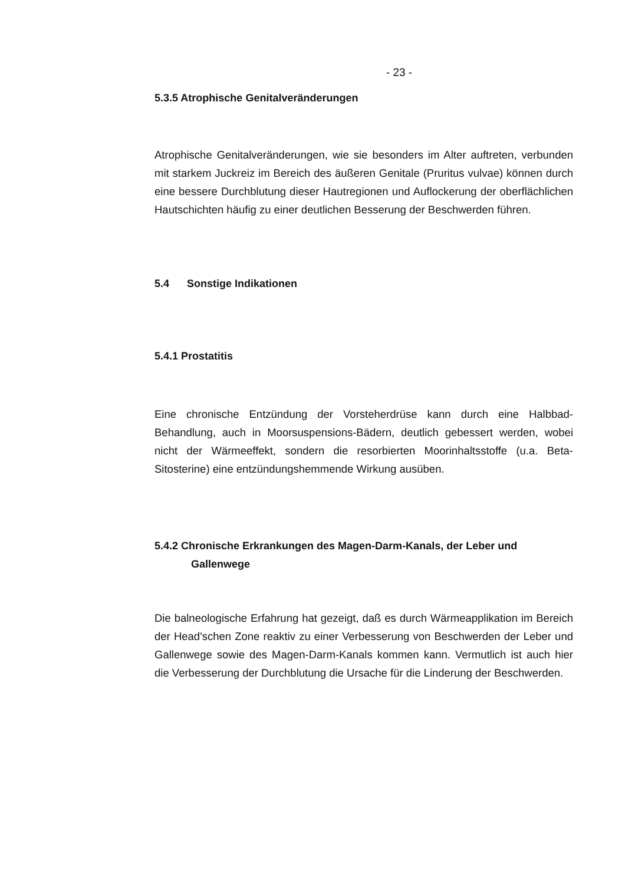- 23 -
5.3.5 Atrophische Genitalveränderungen
Atrophische Genitalveränderungen, wie sie besonders im Alter auftreten, verbunden mit starkem Juckreiz im Bereich des äußeren Genitale (Pruritus vulvae) können durch eine bessere Durchblutung dieser Hautregionen und Auflockerung der oberflächlichen Hautschichten häufig zu einer deutlichen Besserung der Beschwerden führen.
5.4 Sonstige Indikationen
5.4.1 Prostatitis
Eine chronische Entzündung der Vorsteherdrüse kann durch eine Halbbad-Behandlung, auch in Moorsuspensions-Bädern, deutlich gebessert werden, wobei nicht der Wärmeeffekt, sondern die resorbierten Moorinhaltsstoffe (u.a. Beta-Sitosterine) eine entzündungshemmende Wirkung ausüben.
5.4.2 Chronische Erkrankungen des Magen-Darm-Kanals, der Leber und Gallenwege
Die balneologische Erfahrung hat gezeigt, daß es durch Wärmeapplikation im Bereich der Head'schen Zone reaktiv zu einer Verbesserung von Beschwerden der Leber und Gallenwege sowie des Magen-Darm-Kanals kommen kann. Vermutlich ist auch hier die Verbesserung der Durchblutung die Ursache für die Linderung der Beschwerden.